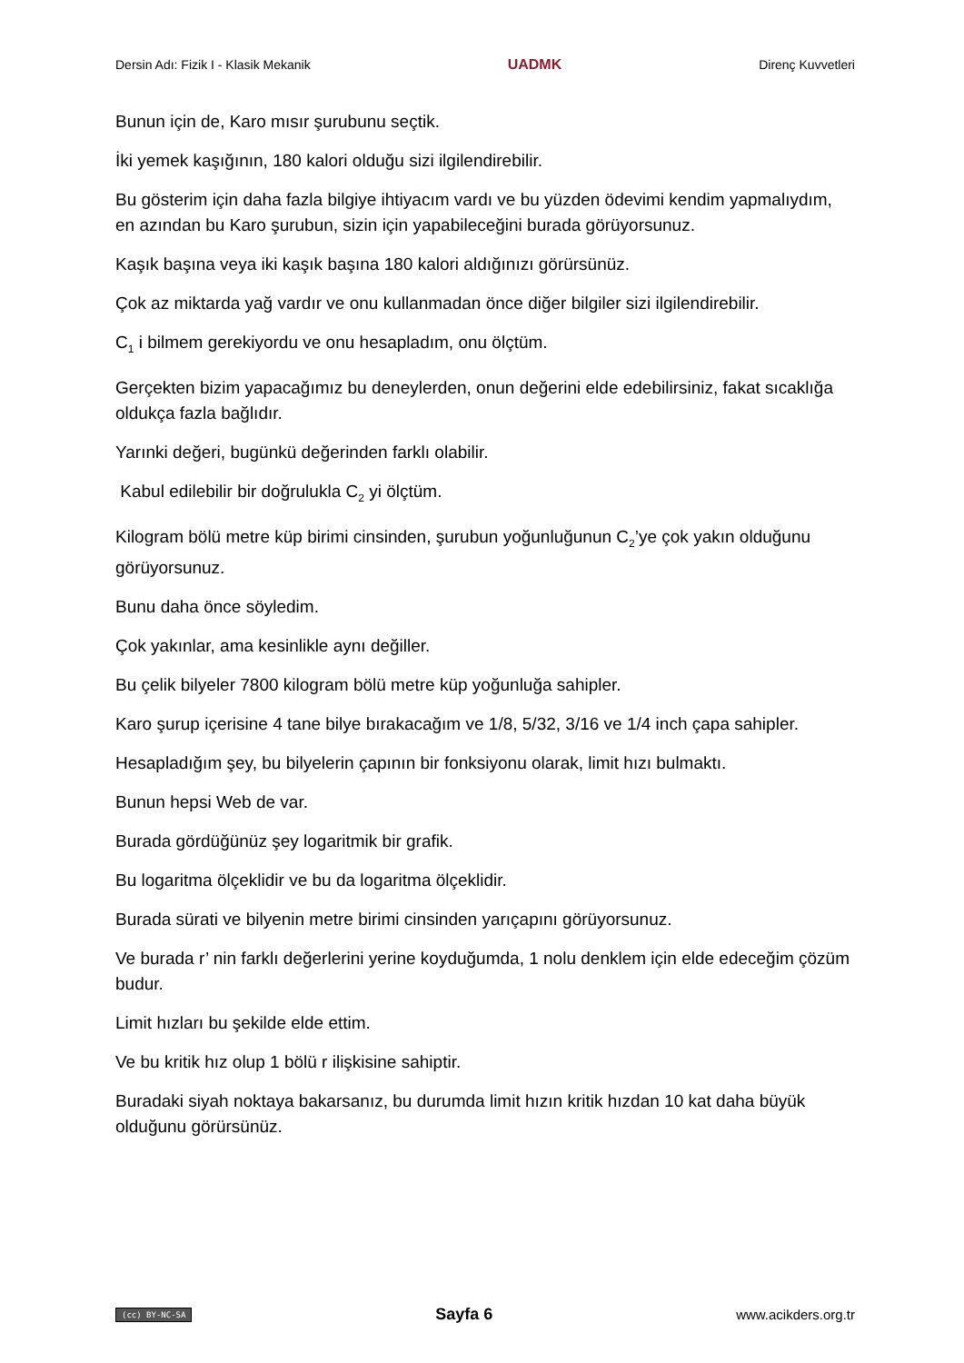Dersin Adı: Fizik I - Klasik Mekanik UADMK Direnç Kuvvetleri
Bunun için de, Karo mısır şurubunu seçtik.
İki yemek kaşığının, 180 kalori olduğu sizi ilgilendirebilir.
Bu gösterim için daha fazla bilgiye ihtiyacım vardı ve bu yüzden ödevimi kendim yapmalıydım, en azından bu Karo şurubun, sizin için yapabileceğini burada görüyorsunuz.
Kaşık başına veya iki kaşık başına 180 kalori aldığınızı görürsünüz.
Çok az miktarda yağ vardır ve onu kullanmadan önce diğer bilgiler sizi ilgilendirebilir.
C<sub>1</sub> i bilmem gerekiyordu ve onu hesapladım, onu ölçtüm.
Gerçekten bizim yapacağımız bu deneylerden, onun değerini elde edebilirsiniz, fakat sıcaklığa oldukça fazla bağlıdır.
Yarınki değeri, bugünkü değerinden farklı olabilir.
Kabul edilebilir bir doğrulukla C<sub>2</sub> yi ölçtüm.
Kilogram bölü metre küp birimi cinsinden, şurubun yoğunluğunun C<sub>2</sub>’ye çok yakın olduğunu görüyorsunuz.
Bunu daha önce söyledim.
Çok yakınlar, ama kesinlikle aynı değiller.
Bu çelik bilyeler 7800 kilogram bölü metre küp yoğunluğa sahipler.
Karo şurup içerisine 4 tane bilye bırakacağım ve 1/8, 5/32, 3/16 ve 1/4 inch çapa sahipler.
Hesapladığım şey, bu bilyelerin çapının bir fonksiyonu olarak, limit hızı bulmaktı.
Bunun hepsi Web de var.
Burada gördüğünüz şey logaritmik bir grafik.
Bu logaritma ölçeklidir ve bu da logaritma ölçeklidir.
Burada sürati ve bilyenin metre birimi cinsinden yarıçapını görüyorsunuz.
Ve burada r’ nin farklı değerlerini yerine koyduğumda, 1 nolu denklem için elde edeceğim çözüm budur.
Limit hızları bu şekilde elde ettim.
Ve bu kritik hız olup 1 bölü r ilişkisine sahiptir.
Buradaki siyah noktaya bakarsanız, bu durumda limit hızın kritik hızdan 10 kat daha büyük olduğunu görürsünüz.
(cc) BY-NC-SA Sayfa 6 www.acikders.org.tr